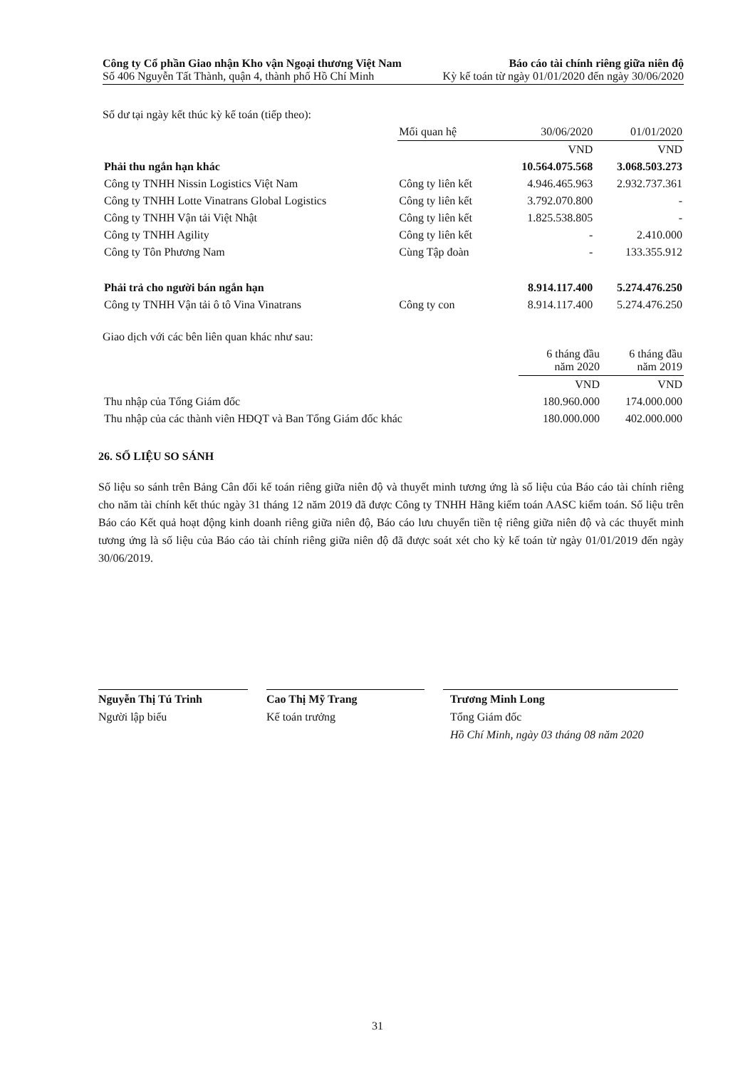Công ty Cổ phần Giao nhận Kho vận Ngoại thương Việt Nam Báo cáo tài chính riêng giữa niên độ
Số 406 Nguyễn Tất Thành, quận 4, thành phố Hồ Chí Minh Kỳ kế toán từ ngày 01/01/2020 đến ngày 30/06/2020
Số dư tại ngày kết thúc kỳ kế toán (tiếp theo):
| | Mối quan hệ | 30/06/2020 | 01/01/2020 |
| --- | --- | --- | --- |
| | | VND | VND |
| Phải thu ngắn hạn khác | | 10.564.075.568 | 3.068.503.273 |
| Công ty TNHH Nissin Logistics Việt Nam | Công ty liên kết | 4.946.465.963 | 2.932.737.361 |
| Công ty TNHH Lotte Vinatrans Global Logistics | Công ty liên kết | 3.792.070.800 | - |
| Công ty TNHH Vận tải Việt Nhật | Công ty liên kết | 1.825.538.805 | - |
| Công ty TNHH Agility | Công ty liên kết | - | 2.410.000 |
| Công ty Tôn Phương Nam | Cùng Tập đoàn | - | 133.355.912 |
| Phải trả cho người bán ngắn hạn | | 8.914.117.400 | 5.274.476.250 |
| Công ty TNHH Vận tải ô tô Vina Vinatrans | Công ty con | 8.914.117.400 | 5.274.476.250 |
Giao dịch với các bên liên quan khác như sau:
| | 6 tháng đầu năm 2020 | 6 tháng đầu năm 2019 |
| --- | --- | --- |
| | VND | VND |
| Thu nhập của Tổng Giám đốc | 180.960.000 | 174.000.000 |
| Thu nhập của các thành viên HĐQT và Ban Tổng Giám đốc khác | 180.000.000 | 402.000.000 |
26. SỐ LIỆU SO SÁNH
Số liệu so sánh trên Bảng Cân đối kế toán riêng giữa niên độ và thuyết minh tương ứng là số liệu của Báo cáo tài chính riêng cho năm tài chính kết thúc ngày 31 tháng 12 năm 2019 đã được Công ty TNHH Hãng kiểm toán AASC kiểm toán. Số liệu trên Báo cáo Kết quả hoạt động kinh doanh riêng giữa niên độ, Báo cáo lưu chuyển tiền tệ riêng giữa niên độ và các thuyết minh tương ứng là số liệu của Báo cáo tài chính riêng giữa niên độ đã được soát xét cho kỳ kế toán từ ngày 01/01/2019 đến ngày 30/06/2019.
Nguyễn Thị Tú Trinh
Người lập biểu
Cao Thị Mỹ Trang
Kế toán trưởng
Trương Minh Long
Tổng Giám đốc
Hồ Chí Minh, ngày 03 tháng 08 năm 2020
31